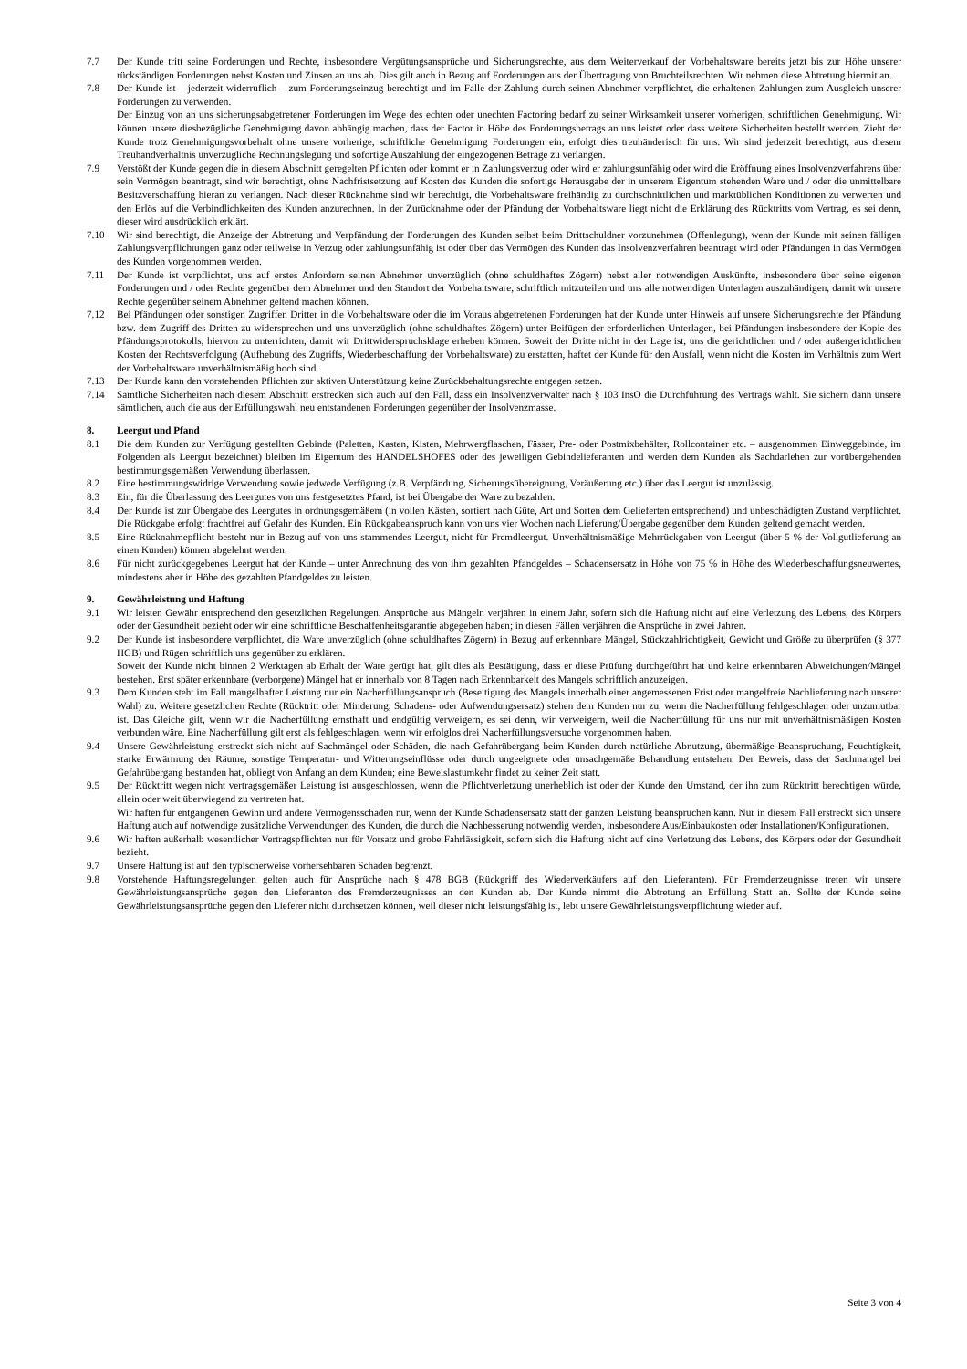7.7 Der Kunde tritt seine Forderungen und Rechte, insbesondere Vergütungsansprüche und Sicherungsrechte, aus dem Weiterverkauf der Vorbehaltsware bereits jetzt bis zur Höhe unserer rückständigen Forderungen nebst Kosten und Zinsen an uns ab. Dies gilt auch in Bezug auf Forderungen aus der Übertragung von Bruchteilsrechten. Wir nehmen diese Abtretung hiermit an.
7.8 Der Kunde ist – jederzeit widerruflich – zum Forderungseinzug berechtigt und im Falle der Zahlung durch seinen Abnehmer verpflichtet, die erhaltenen Zahlungen zum Ausgleich unserer Forderungen zu verwenden.
Der Einzug von an uns sicherungsabgetretener Forderungen im Wege des echten oder unechten Factoring bedarf zu seiner Wirksamkeit unserer vorherigen, schriftlichen Genehmigung. Wir können unsere diesbezügliche Genehmigung davon abhängig machen, dass der Factor in Höhe des Forderungsbetrags an uns leistet oder dass weitere Sicherheiten bestellt werden. Zieht der Kunde trotz Genehmigungsvorbehalt ohne unsere vorherige, schriftliche Genehmigung Forderungen ein, erfolgt dies treuhänderisch für uns. Wir sind jederzeit berechtigt, aus diesem Treuhandverhältnis unverzügliche Rechnungslegung und sofortige Auszahlung der eingezogenen Beträge zu verlangen.
7.9 Verstößt der Kunde gegen die in diesem Abschnitt geregelten Pflichten oder kommt er in Zahlungsverzug oder wird er zahlungsunfähig oder wird die Eröffnung eines Insolvenzverfahrens über sein Vermögen beantragt, sind wir berechtigt, ohne Nachfristsetzung auf Kosten des Kunden die sofortige Herausgabe der in unserem Eigentum stehenden Ware und / oder die unmittelbare Besitzverschaffung hieran zu verlangen. Nach dieser Rücknahme sind wir berechtigt, die Vorbehaltsware freihändig zu durchschnittlichen und marktüblichen Konditionen zu verwerten und den Erlös auf die Verbindlichkeiten des Kunden anzurechnen. In der Zurücknahme oder der Pfändung der Vorbehaltsware liegt nicht die Erklärung des Rücktritts vom Vertrag, es sei denn, dieser wird ausdrücklich erklärt.
7.10 Wir sind berechtigt, die Anzeige der Abtretung und Verpfändung der Forderungen des Kunden selbst beim Drittschuldner vorzunehmen (Offenlegung), wenn der Kunde mit seinen fälligen Zahlungsverpflichtungen ganz oder teilweise in Verzug oder zahlungsunfähig ist oder über das Vermögen des Kunden das Insolvenzverfahren beantragt wird oder Pfändungen in das Vermögen des Kunden vorgenommen werden.
7.11 Der Kunde ist verpflichtet, uns auf erstes Anfordern seinen Abnehmer unverzüglich (ohne schuldhaftes Zögern) nebst aller notwendigen Auskünfte, insbesondere über seine eigenen Forderungen und / oder Rechte gegenüber dem Abnehmer und den Standort der Vorbehaltsware, schriftlich mitzuteilen und uns alle notwendigen Unterlagen auszuhändigen, damit wir unsere Rechte gegenüber seinem Abnehmer geltend machen können.
7.12 Bei Pfändungen oder sonstigen Zugriffen Dritter in die Vorbehaltsware oder die im Voraus abgetretenen Forderungen hat der Kunde unter Hinweis auf unsere Sicherungsrechte der Pfändung bzw. dem Zugriff des Dritten zu widersprechen und uns unverzüglich (ohne schuldhaftes Zögern) unter Beifügen der erforderlichen Unterlagen, bei Pfändungen insbesondere der Kopie des Pfändungsprotokolls, hiervon zu unterrichten, damit wir Drittwiderspruchsklage erheben können. Soweit der Dritte nicht in der Lage ist, uns die gerichtlichen und / oder außergerichtlichen Kosten der Rechtsverfolgung (Aufhebung des Zugriffs, Wiederbeschaffung der Vorbehaltsware) zu erstatten, haftet der Kunde für den Ausfall, wenn nicht die Kosten im Verhältnis zum Wert der Vorbehaltsware unverhältnismäßig hoch sind.
7.13 Der Kunde kann den vorstehenden Pflichten zur aktiven Unterstützung keine Zurückbehaltungsrechte entgegen setzen.
7.14 Sämtliche Sicherheiten nach diesem Abschnitt erstrecken sich auch auf den Fall, dass ein Insolvenzverwalter nach § 103 InsO die Durchführung des Vertrags wählt. Sie sichern dann unsere sämtlichen, auch die aus der Erfüllungswahl neu entstandenen Forderungen gegenüber der Insolvenzmasse.
8. Leergut und Pfand
8.1 Die dem Kunden zur Verfügung gestellten Gebinde (Paletten, Kasten, Kisten, Mehrwergflaschen, Fässer, Pre- oder Postmixbehälter, Rollcontainer etc. – ausgenommen Einweggebinde, im Folgenden als Leergut bezeichnet) bleiben im Eigentum des HANDELSHOFES oder des jeweiligen Gebindelieferanten und werden dem Kunden als Sachdarlehen zur vorübergehenden bestimmungsgemäßen Verwendung überlassen.
8.2 Eine bestimmungswidrige Verwendung sowie jedwede Verfügung (z.B. Verpfändung, Sicherungsübereignung, Veräußerung etc.) über das Leergut ist unzulässig.
8.3 Ein, für die Überlassung des Leergutes von uns festgesetztes Pfand, ist bei Übergabe der Ware zu bezahlen.
8.4 Der Kunde ist zur Übergabe des Leergutes in ordnungsgemäßem (in vollen Kästen, sortiert nach Güte, Art und Sorten dem Gelieferten entsprechend) und unbeschädigten Zustand verpflichtet. Die Rückgabe erfolgt frachtfrei auf Gefahr des Kunden. Ein Rückgabeanspruch kann von uns vier Wochen nach Lieferung/Übergabe gegenüber dem Kunden geltend gemacht werden.
8.5 Eine Rücknahmepflicht besteht nur in Bezug auf von uns stammendes Leergut, nicht für Fremdleergut. Unverhältnismäßige Mehrrückgaben von Leergut (über 5 % der Vollgutlieferung an einen Kunden) können abgelehnt werden.
8.6 Für nicht zurückgegebenes Leergut hat der Kunde – unter Anrechnung des von ihm gezahlten Pfandgeldes – Schadensersatz in Höhe von 75 % in Höhe des Wiederbeschaffungsneuwertes, mindestens aber in Höhe des gezahlten Pfandgeldes zu leisten.
9. Gewährleistung und Haftung
9.1 Wir leisten Gewähr entsprechend den gesetzlichen Regelungen. Ansprüche aus Mängeln verjähren in einem Jahr, sofern sich die Haftung nicht auf eine Verletzung des Lebens, des Körpers oder der Gesundheit bezieht oder wir eine schriftliche Beschaffenheitsgarantie abgegeben haben; in diesen Fällen verjähren die Ansprüche in zwei Jahren.
9.2 Der Kunde ist insbesondere verpflichtet, die Ware unverzüglich (ohne schuldhaftes Zögern) in Bezug auf erkennbare Mängel, Stückzahlrichtigkeit, Gewicht und Größe zu überprüfen (§ 377 HGB) und Rügen schriftlich uns gegenüber zu erklären.
Soweit der Kunde nicht binnen 2 Werktagen ab Erhalt der Ware gerügt hat, gilt dies als Bestätigung, dass er diese Prüfung durchgeführt hat und keine erkennbaren Abweichungen/Mängel bestehen. Erst später erkennbare (verborgene) Mängel hat er innerhalb von 8 Tagen nach Erkennbarkeit des Mangels schriftlich anzuzeigen.
9.3 Dem Kunden steht im Fall mangelhafter Leistung nur ein Nacherfüllungsanspruch (Beseitigung des Mangels innerhalb einer angemessenen Frist oder mangelfreie Nachlieferung nach unserer Wahl) zu. Weitere gesetzlichen Rechte (Rücktritt oder Minderung, Schadens- oder Aufwendungsersatz) stehen dem Kunden nur zu, wenn die Nacherfüllung fehlgeschlagen oder unzumutbar ist. Das Gleiche gilt, wenn wir die Nacherfüllung ernsthaft und endgültig verweigern, es sei denn, wir verweigern, weil die Nacherfüllung für uns nur mit unverhältnismäßigen Kosten verbunden wäre. Eine Nacherfüllung gilt erst als fehlgeschlagen, wenn wir erfolglos drei Nacherfüllungsversuche vorgenommen haben.
9.4 Unsere Gewährleistung erstreckt sich nicht auf Sachmängel oder Schäden, die nach Gefahrübergang beim Kunden durch natürliche Abnutzung, übermäßige Beanspruchung, Feuchtigkeit, starke Erwärmung der Räume, sonstige Temperatur- und Witterungseinflüsse oder durch ungeeignete oder unsachgemäße Behandlung entstehen. Der Beweis, dass der Sachmangel bei Gefahrübergang bestanden hat, obliegt von Anfang an dem Kunden; eine Beweislastumkehr findet zu keiner Zeit statt.
9.5 Der Rücktritt wegen nicht vertragsgemäßer Leistung ist ausgeschlossen, wenn die Pflichtverletzung unerheblich ist oder der Kunde den Umstand, der ihn zum Rücktritt berechtigen würde, allein oder weit überwiegend zu vertreten hat.
Wir haften für entgangenen Gewinn und andere Vermögensschäden nur, wenn der Kunde Schadensersatz statt der ganzen Leistung beanspruchen kann. Nur in diesem Fall erstreckt sich unsere Haftung auch auf notwendige zusätzliche Verwendungen des Kunden, die durch die Nachbesserung notwendig werden, insbesondere Aus/Einbaukosten oder Installationen/Konfigurationen.
9.6 Wir haften außerhalb wesentlicher Vertragspflichten nur für Vorsatz und grobe Fahrlässigkeit, sofern sich die Haftung nicht auf eine Verletzung des Lebens, des Körpers oder der Gesundheit bezieht.
9.7 Unsere Haftung ist auf den typischerweise vorhersehbaren Schaden begrenzt.
9.8 Vorstehende Haftungsregelungen gelten auch für Ansprüche nach § 478 BGB (Rückgriff des Wiederverkäufers auf den Lieferanten). Für Fremderzeugnisse treten wir unsere Gewährleistungsansprüche gegen den Lieferanten des Fremderzeugnisses an den Kunden ab. Der Kunde nimmt die Abtretung an Erfüllung Statt an. Sollte der Kunde seine Gewährleistungsansprüche gegen den Lieferer nicht durchsetzen können, weil dieser nicht leistungsfähig ist, lebt unsere Gewährleistungsverpflichtung wieder auf.
Seite 3 von 4